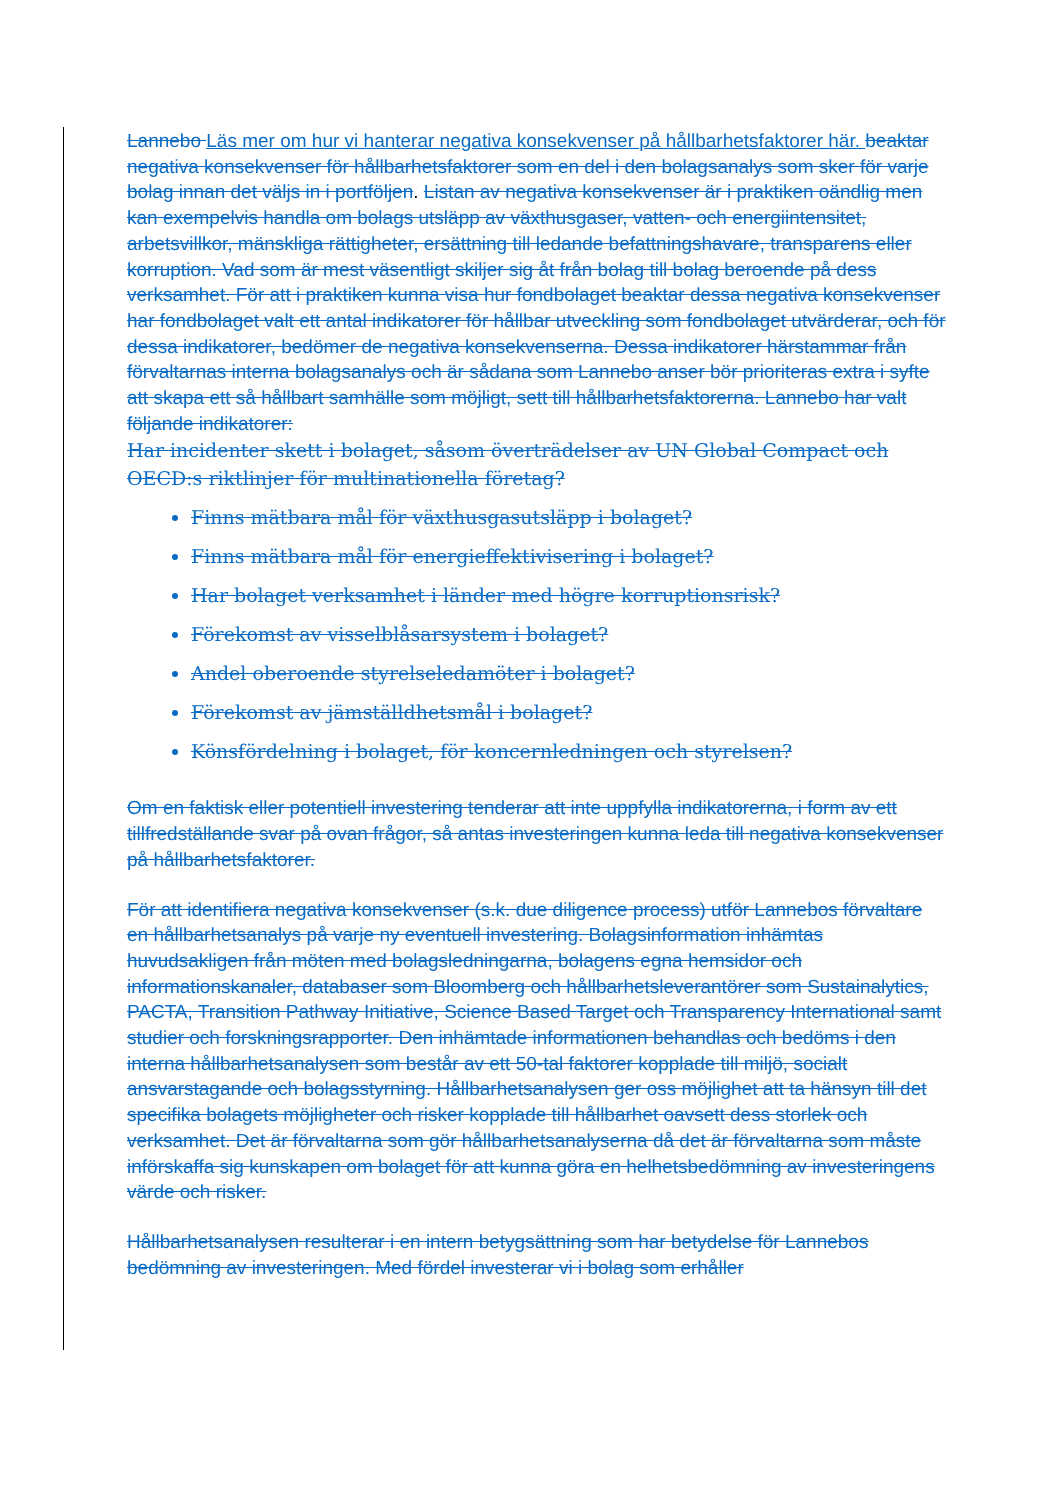Lannebo Läs mer om hur vi hanterar negativa konsekvenser på hållbarhetsfaktorer här. beaktar negativa konsekvenser för hållbarhetsfaktorer som en del i den bolagsanalys som sker för varje bolag innan det väljs in i portföljen. Listan av negativa konsekvenser är i praktiken oändlig men kan exempelvis handla om bolags utsläpp av växthusgaser, vatten- och energiintensitet, arbetsvillkor, mänskliga rättigheter, ersättning till ledande befattningshavare, transparens eller korruption. Vad som är mest väsentligt skiljer sig åt från bolag till bolag beroende på dess verksamhet. För att i praktiken kunna visa hur fondbolaget beaktar dessa negativa konsekvenser har fondbolaget valt ett antal indikatorer för hållbar utveckling som fondbolaget utvärderar, och för dessa indikatorer, bedömer de negativa konsekvenserna. Dessa indikatorer härstammar från förvaltarnas interna bolagsanalys och är sådana som Lannebo anser bör prioriteras extra i syfte att skapa ett så hållbart samhälle som möjligt, sett till hållbarhetsfaktorerna. Lannebo har valt följande indikatorer:
Har incidenter skett i bolaget, såsom överträdelser av UN Global Compact och OECD:s riktlinjer för multinationella företag?
Finns mätbara mål för växthusgasutsläpp i bolaget?
Finns mätbara mål för energieffektivisering i bolaget?
Har bolaget verksamhet i länder med högre korruptionsrisk?
Förekomst av visselblåsarsystem i bolaget?
Andel oberoende styrelseledamöter i bolaget?
Förekomst av jämställdhetsmål i bolaget?
Könsfördelning i bolaget, för koncernledningen och styrelsen?
Om en faktisk eller potentiell investering tenderar att inte uppfylla indikatorerna, i form av ett tillfredställande svar på ovan frågor, så antas investeringen kunna leda till negativa konsekvenser på hållbarhetsfaktorer.
För att identifiera negativa konsekvenser (s.k. due diligence process) utför Lannebos förvaltare en hållbarhetsanalys på varje ny eventuell investering. Bolagsinformation inhämtas huvudsakligen från möten med bolagsledningarna, bolagens egna hemsidor och informationskanaler, databaser som Bloomberg och hållbarhetsleverantörer som Sustainalytics, PACTA, Transition Pathway Initiative, Science Based Target och Transparency International samt studier och forskningsrapporter. Den inhämtade informationen behandlas och bedöms i den interna hållbarhetsanalysen som består av ett 50-tal faktorer kopplade till miljö, socialt ansvarstagande och bolagsstyrning. Hållbarhetsanalysen ger oss möjlighet att ta hänsyn till det specifika bolagets möjligheter och risker kopplade till hållbarhet oavsett dess storlek och verksamhet. Det är förvaltarna som gör hållbarhetsanalyserna då det är förvaltarna som måste införskaffa sig kunskapen om bolaget för att kunna göra en helhetsbedömning av investeringens värde och risker.
Hållbarhetsanalysen resulterar i en intern betygsättning som har betydelse för Lannebos bedömning av investeringen. Med fördel investerar vi i bolag som erhåller